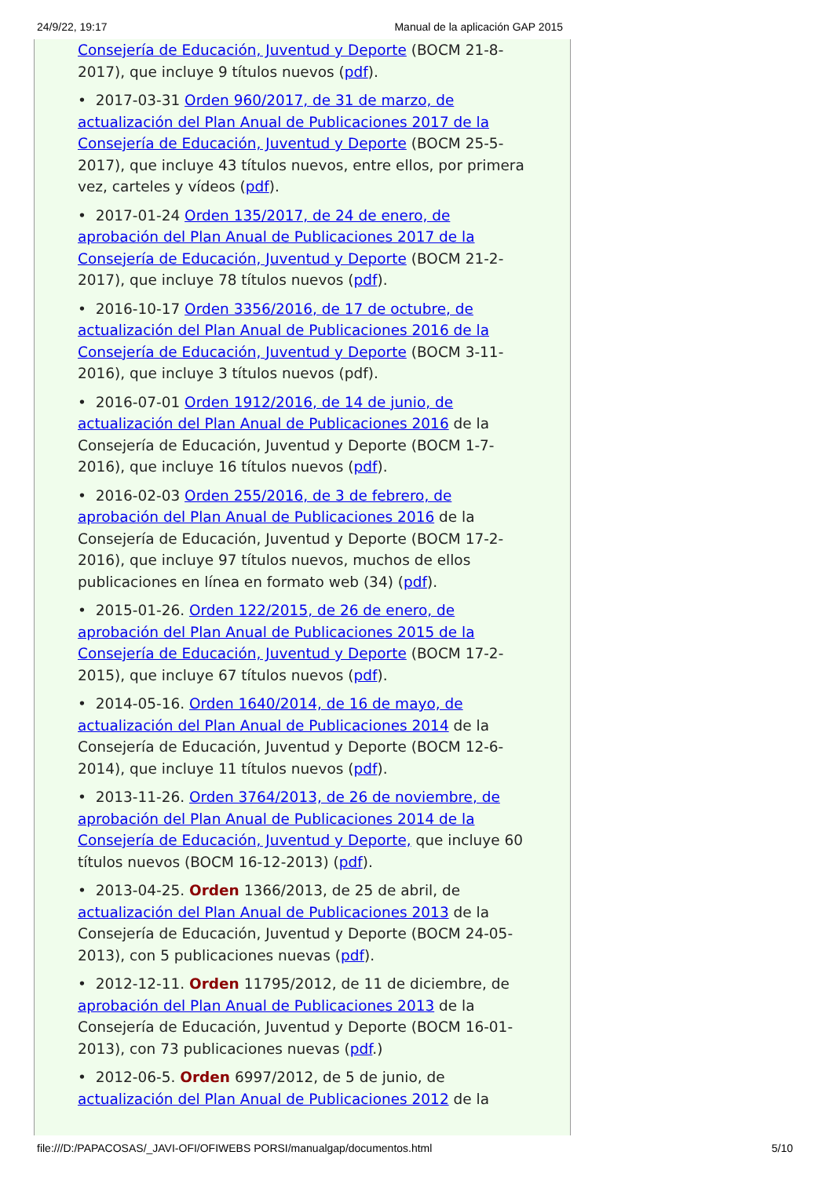24/9/22, 19:17 Manual de la aplicación GAP 2015
Consejería de Educación, Juventud y Deporte (BOCM 21-8-2017), que incluye 9 títulos nuevos (pdf).
• 2017-03-31 Orden 960/2017, de 31 de marzo, de actualización del Plan Anual de Publicaciones 2017 de la Consejería de Educación, Juventud y Deporte (BOCM 25-5-2017), que incluye 43 títulos nuevos, entre ellos, por primera vez, carteles y vídeos (pdf).
• 2017-01-24 Orden 135/2017, de 24 de enero, de aprobación del Plan Anual de Publicaciones 2017 de la Consejería de Educación, Juventud y Deporte (BOCM 21-2-2017), que incluye 78 títulos nuevos (pdf).
• 2016-10-17 Orden 3356/2016, de 17 de octubre, de actualización del Plan Anual de Publicaciones 2016 de la Consejería de Educación, Juventud y Deporte (BOCM 3-11-2016), que incluye 3 títulos nuevos (pdf).
• 2016-07-01 Orden 1912/2016, de 14 de junio, de actualización del Plan Anual de Publicaciones 2016 de la Consejería de Educación, Juventud y Deporte (BOCM 1-7-2016), que incluye 16 títulos nuevos (pdf).
• 2016-02-03 Orden 255/2016, de 3 de febrero, de aprobación del Plan Anual de Publicaciones 2016 de la Consejería de Educación, Juventud y Deporte (BOCM 17-2-2016), que incluye 97 títulos nuevos, muchos de ellos publicaciones en línea en formato web (34) (pdf).
• 2015-01-26. Orden 122/2015, de 26 de enero, de aprobación del Plan Anual de Publicaciones 2015 de la Consejería de Educación, Juventud y Deporte (BOCM 17-2-2015), que incluye 67 títulos nuevos (pdf).
• 2014-05-16. Orden 1640/2014, de 16 de mayo, de actualización del Plan Anual de Publicaciones 2014 de la Consejería de Educación, Juventud y Deporte (BOCM 12-6-2014), que incluye 11 títulos nuevos (pdf).
• 2013-11-26. Orden 3764/2013, de 26 de noviembre, de aprobación del Plan Anual de Publicaciones 2014 de la Consejería de Educación, Juventud y Deporte, que incluye 60 títulos nuevos (BOCM 16-12-2013) (pdf).
• 2013-04-25. Orden 1366/2013, de 25 de abril, de actualización del Plan Anual de Publicaciones 2013 de la Consejería de Educación, Juventud y Deporte (BOCM 24-05-2013), con 5 publicaciones nuevas (pdf).
• 2012-12-11. Orden 11795/2012, de 11 de diciembre, de aprobación del Plan Anual de Publicaciones 2013 de la Consejería de Educación, Juventud y Deporte (BOCM 16-01-2013), con 73 publicaciones nuevas (pdf.)
• 2012-06-5. Orden 6997/2012, de 5 de junio, de actualización del Plan Anual de Publicaciones 2012 de la
file:///D:/PAPACOSAS/_JAVI-OFI/OFIWEBS PORSI/manualgap/documentos.html 5/10